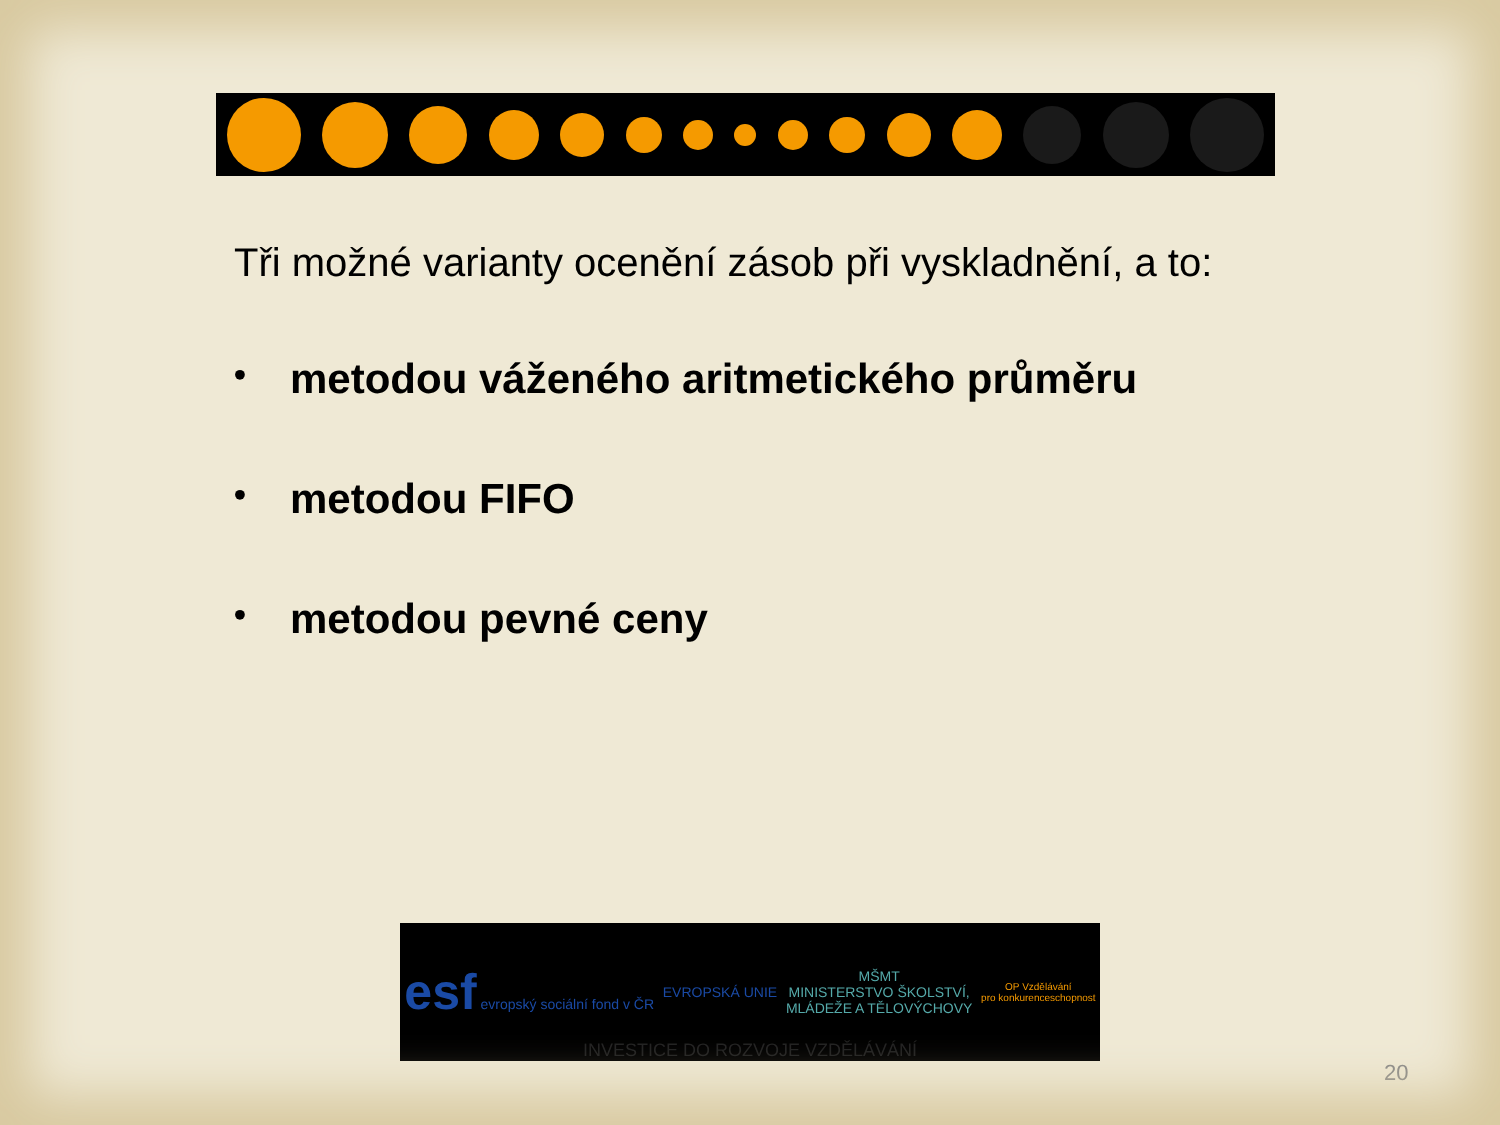Tři možné varianty ocenění zásob při vyskladnění, a to:
• metodou váženého aritmetického průměru
• metodou FIFO
• metodou pevné ceny
esf evropský sociální fond v ČR
EVROPSKÁ UNIE
MŠMT
MINISTERSTVO ŠKOLSTVÍ,
MLÁDEŽE A TĚLOVÝCHOVY
OP Vzdělávání
pro konkurenceschopnost
INVESTICE DO ROZVOJE VZDĚLÁVÁNÍ
20